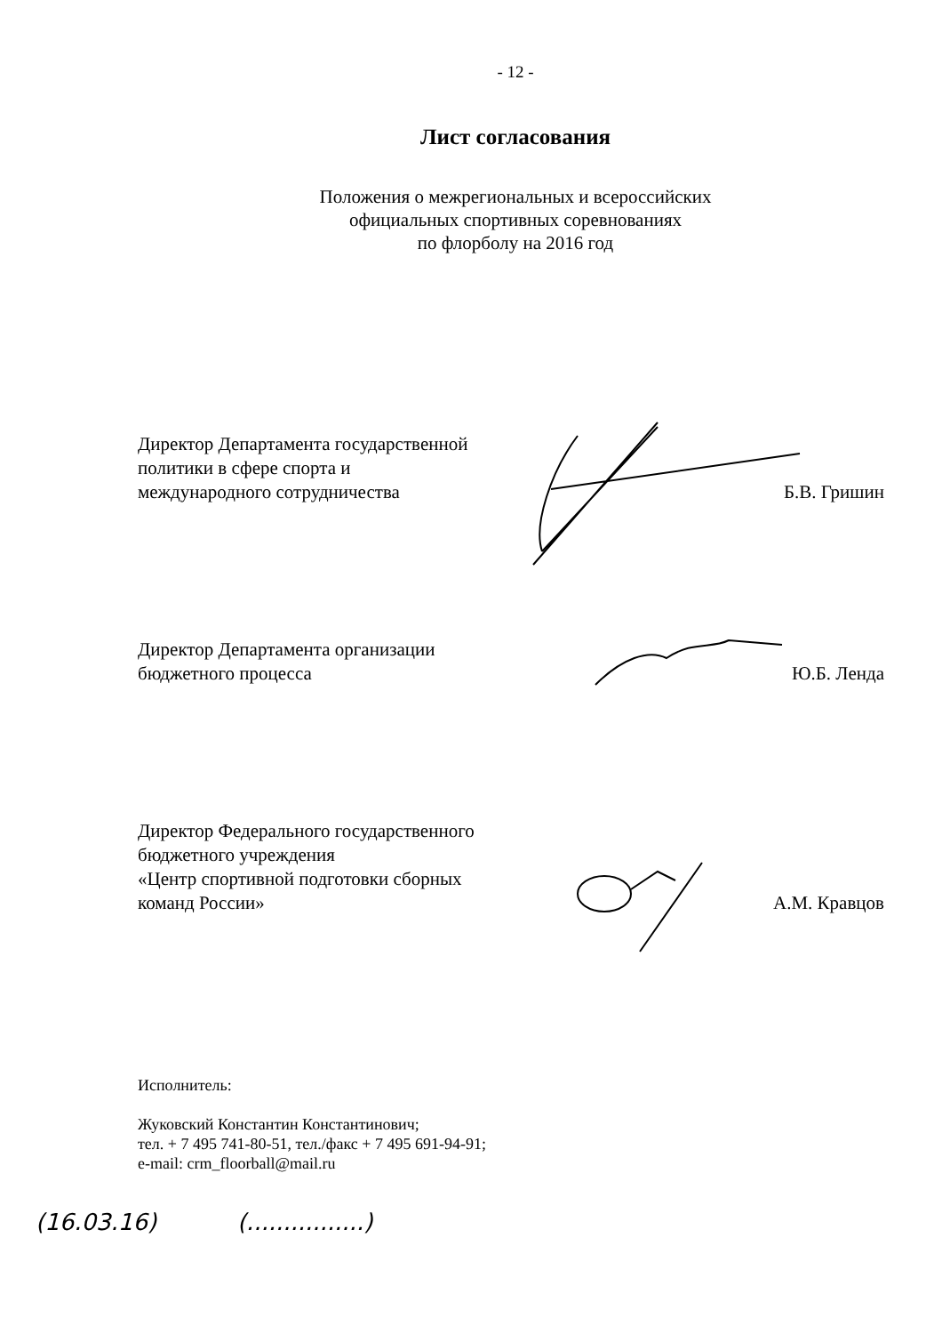- 12 -
Лист согласования
Положения о межрегиональных и всероссийских
официальных спортивных соревнованиях
по флорболу на 2016 год
Директор Департамента государственной
политики в сфере спорта и
международного сотрудничества
Б.В. Гришин
Директор Департамента организации
бюджетного процесса
Ю.Б. Ленда
Директор Федерального государственного
бюджетного учреждения
«Центр спортивной подготовки сборных
команд России»
А.М. Кравцов
Исполнитель:
Жуковский Константин Константинович;
тел. + 7 495 741-80-51, тел./факс + 7 495 691-94-91;
e-mail: crm_floorball@mail.ru
(16.03.16) (................)